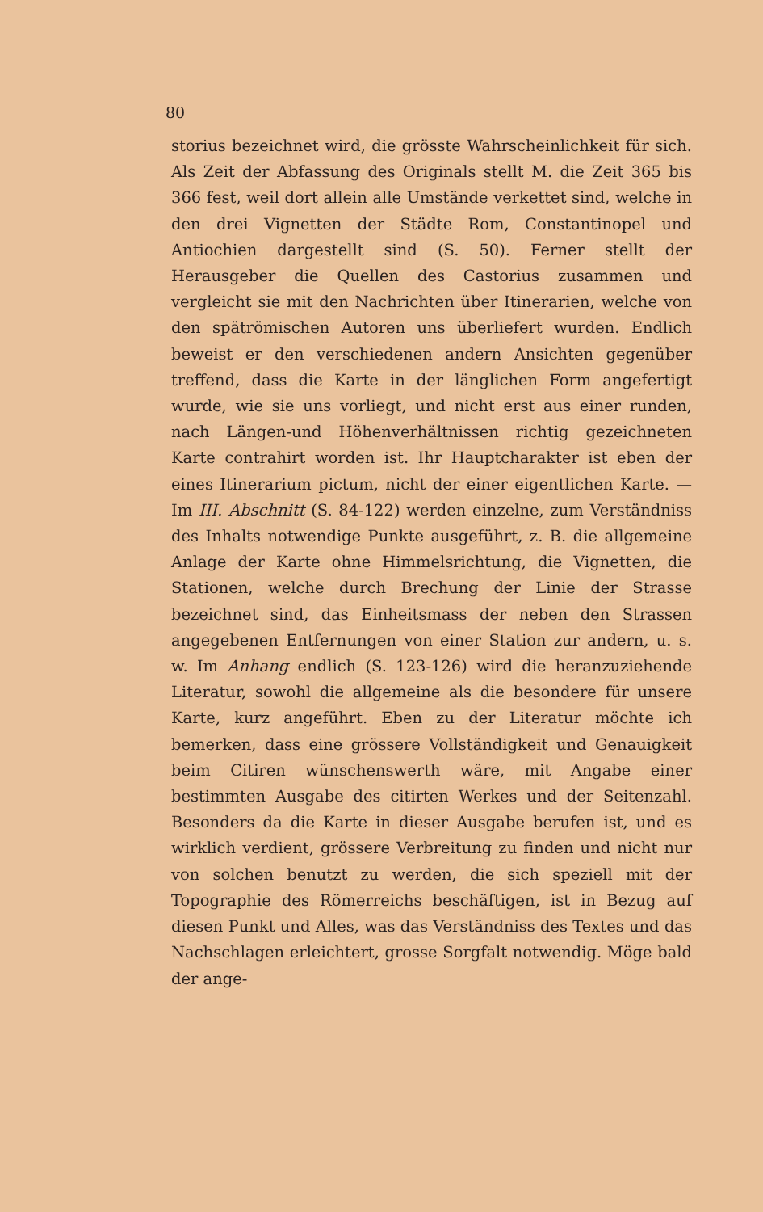80
storius bezeichnet wird, die grösste Wahrscheinlichkeit für sich. Als Zeit der Abfassung des Originals stellt M. die Zeit 365 bis 366 fest, weil dort allein alle Umstände verkettet sind, welche in den drei Vignetten der Städte Rom, Constantinopel und Antiochien dargestellt sind (S. 50). Ferner stellt der Herausgeber die Quellen des Castorius zusammen und vergleicht sie mit den Nachrichten über Itinerarien, welche von den spätrömischen Autoren uns überliefert wurden. Endlich beweist er den verschiedenen andern Ansichten gegenüber treffend, dass die Karte in der länglichen Form angefertigt wurde, wie sie uns vorliegt, und nicht erst aus einer runden, nach Längen-und Höhenverhältnissen richtig gezeichneten Karte contrahirt worden ist. Ihr Hauptcharakter ist eben der eines Itinerarium pictum, nicht der einer eigentlichen Karte. — Im III. Abschnitt (S. 84-122) werden einzelne, zum Verständniss des Inhalts notwendige Punkte ausgeführt, z. B. die allgemeine Anlage der Karte ohne Himmelsrichtung, die Vignetten, die Stationen, welche durch Brechung der Linie der Strasse bezeichnet sind, das Einheitsmass der neben den Strassen angegebenen Entfernungen von einer Station zur andern, u. s. w. Im Anhang endlich (S. 123-126) wird die heranzuziehende Literatur, sowohl die allgemeine als die besondere für unsere Karte, kurz angeführt. Eben zu der Literatur möchte ich bemerken, dass eine grössere Vollständigkeit und Genauigkeit beim Citiren wünschenswerth wäre, mit Angabe einer bestimmten Ausgabe des citirten Werkes und der Seitenzahl. Besonders da die Karte in dieser Ausgabe berufen ist, und es wirklich verdient, grössere Verbreitung zu finden und nicht nur von solchen benutzt zu werden, die sich speziell mit der Topographie des Römerreichs beschäftigen, ist in Bezug auf diesen Punkt und Alles, was das Verständniss des Textes und das Nachschlagen erleichtert, grosse Sorgfalt notwendig. Möge bald der ange-